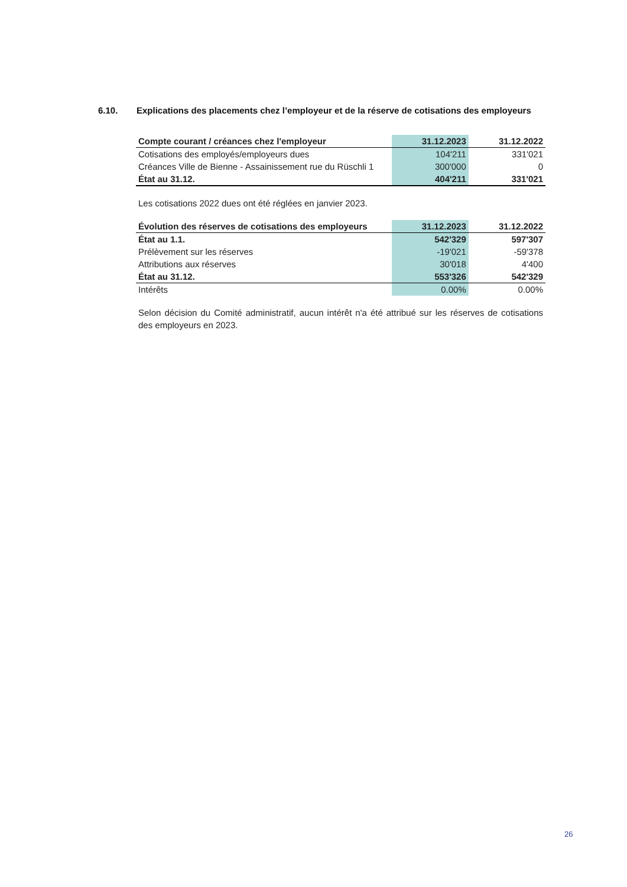6.10. Explications des placements chez l’employeur et de la réserve de cotisations des employeurs
| Compte courant / créances chez l'employeur | 31.12.2023 | 31.12.2022 |
| --- | --- | --- |
| Cotisations des employés/employeurs dues | 104'211 | 331'021 |
| Créances Ville de Bienne - Assainissement rue du Rüschli 1 | 300'000 | 0 |
| État au 31.12. | 404'211 | 331'021 |
Les cotisations 2022 dues ont été réglées en janvier 2023.
| Évolution des réserves de cotisations des employeurs | 31.12.2023 | 31.12.2022 |
| --- | --- | --- |
| État au 1.1. | 542'329 | 597'307 |
| Prélèvement sur les réserves | -19'021 | -59'378 |
| Attributions aux réserves | 30'018 | 4'400 |
| État au 31.12. | 553'326 | 542'329 |
| Intérêts | 0.00% | 0.00% |
Selon décision du Comité administratif, aucun intérêt n'a été attribué sur les réserves de cotisations des employeurs en 2023.
26